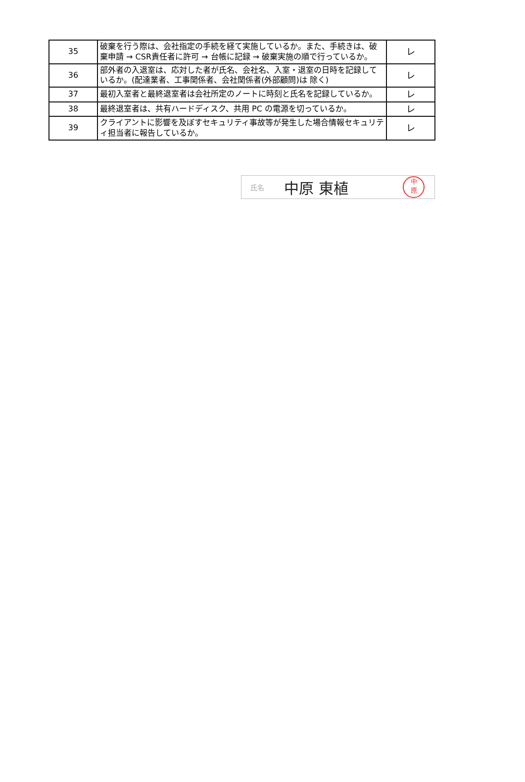| 35 | 破棄を行う際は、会社指定の手続を経て実施しているか。また、手続きは、破棄申請 → CSR責任者に許可 → 台帳に記録 → 破棄実施の順で行っているか。 | レ |
| 36 | 部外者の入退室は、応対した者が氏名、会社名、入室・退室の日時を記録しているか。(配達業者、工事関係者、会社関係者(外部顧問)は 除く) | レ |
| 37 | 最初入室者と最終退室者は会社所定のノートに時刻と氏名を記録しているか。 | レ |
| 38 | 最終退室者は、共有ハードディスク、共用 PC の電源を切っているか。 | レ |
| 39 | クライアントに影響を及ぼすセキュリティ事故等が発生した場合情報セキュリティ担当者に報告しているか。 | レ |
氏名 中原 東植
中
原